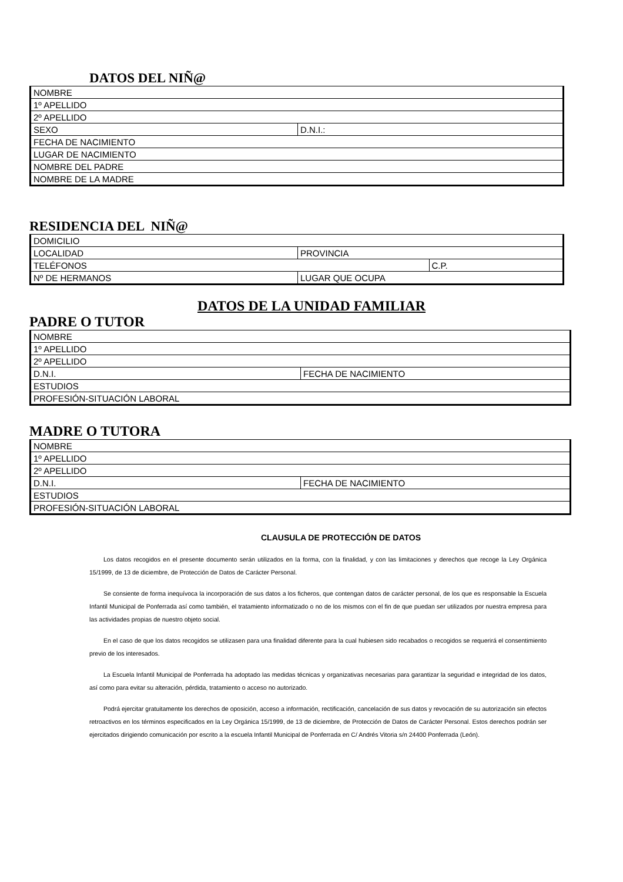DATOS DEL NIÑ@
| NOMBRE | |
| 1º APELLIDO | |
| 2º APELLIDO | |
| SEXO | D.N.I.: |
| FECHA DE NACIMIENTO | |
| LUGAR DE NACIMIENTO | |
| NOMBRE DEL PADRE | |
| NOMBRE DE LA MADRE | |
RESIDENCIA DEL NIÑ@
| DOMICILIO | | |
| LOCALIDAD | PROVINCIA | |
| TELÉFONOS | | C.P. |
| Nº DE HERMANOS | LUGAR QUE OCUPA | |
DATOS DE LA UNIDAD FAMILIAR
PADRE O TUTOR
| NOMBRE | |
| 1º APELLIDO | |
| 2º APELLIDO | |
| D.N.I. | FECHA DE NACIMIENTO |
| ESTUDIOS | |
| PROFESIÓN-SITUACIÓN LABORAL | |
MADRE O TUTORA
| NOMBRE | |
| 1º APELLIDO | |
| 2º APELLIDO | |
| D.N.I. | FECHA DE NACIMIENTO |
| ESTUDIOS | |
| PROFESIÓN-SITUACIÓN LABORAL | |
CLAUSULA DE PROTECCIÓN DE DATOS
Los datos recogidos en el presente documento serán utilizados en la forma, con la finalidad, y con las limitaciones y derechos que recoge la Ley Orgánica 15/1999, de 13 de diciembre, de Protección de Datos de Carácter Personal.
Se consiente de forma inequívoca la incorporación de sus datos a los ficheros, que contengan datos de carácter personal, de los que es responsable la Escuela Infantil Municipal de Ponferrada así como también, el tratamiento informatizado o no de los mismos con el fin de que puedan ser utilizados por nuestra empresa para las actividades propias de nuestro objeto social.
En el caso de que los datos recogidos se utilizasen para una finalidad diferente para la cual hubiesen sido recabados o recogidos se requerirá el consentimiento previo de los interesados.
La Escuela Infantil Municipal de Ponferrada ha adoptado las medidas técnicas y organizativas necesarias para garantizar la seguridad e integridad de los datos, así como para evitar su alteración, pérdida, tratamiento o acceso no autorizado.
Podrá ejercitar gratuitamente los derechos de oposición, acceso a información, rectificación, cancelación de sus datos y revocación de su autorización sin efectos retroactivos en los términos especificados en la Ley Orgánica 15/1999, de 13 de diciembre, de Protección de Datos de Carácter Personal. Estos derechos podrán ser ejercitados dirigiendo comunicación por escrito a la escuela Infantil Municipal de Ponferrada en C/ Andrés Vitoria s/n 24400 Ponferrada (León).